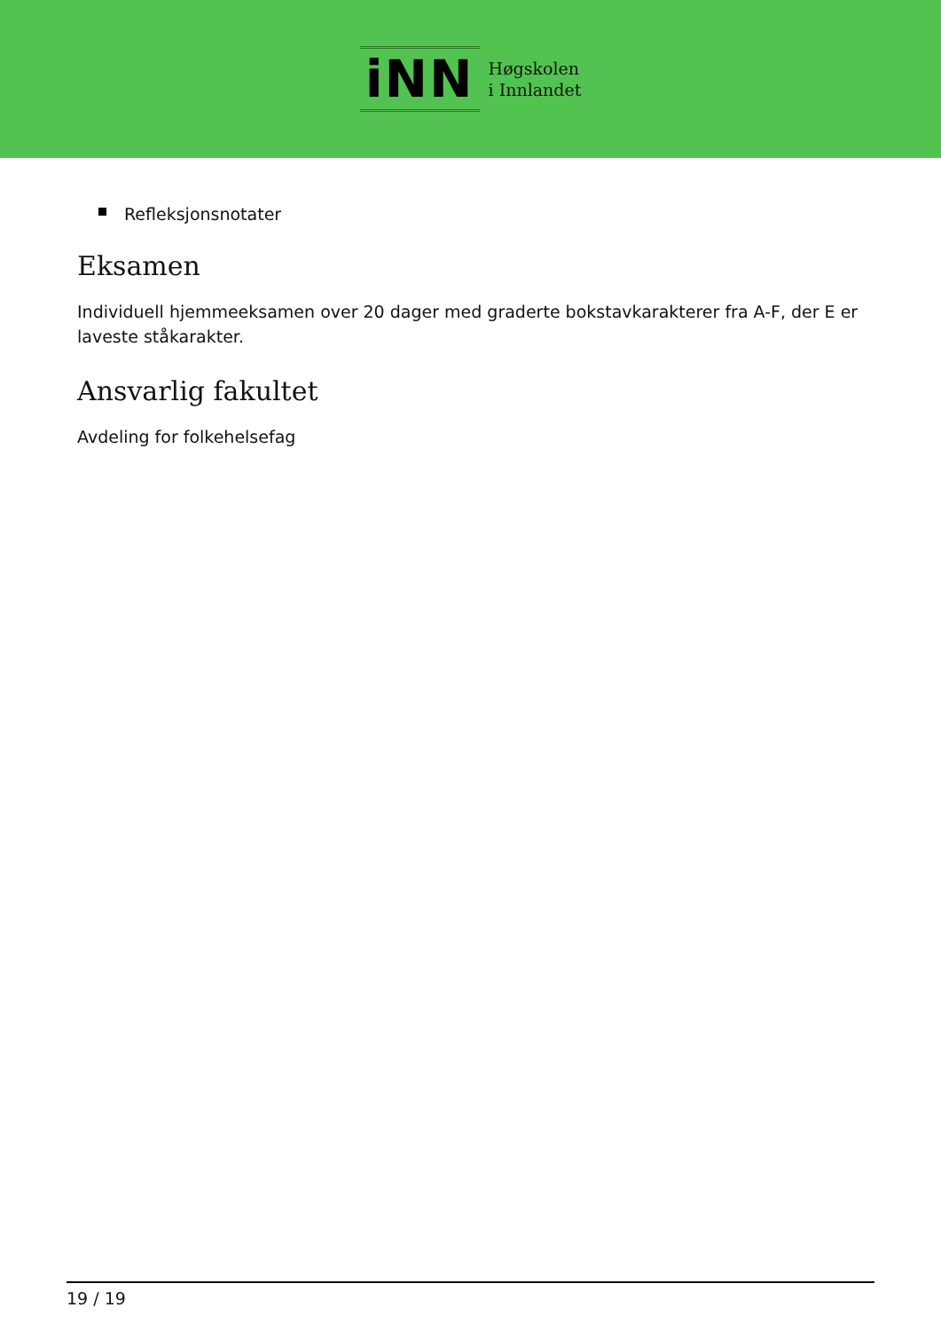iNN
Høgskolen
i Innlandet
Refleksjonsnotater
Eksamen
Individuell hjemmeeksamen over 20 dager med graderte bokstavkarakterer fra A-F, der E er laveste ståkarakter.
Ansvarlig fakultet
Avdeling for folkehelsefag
19 / 19